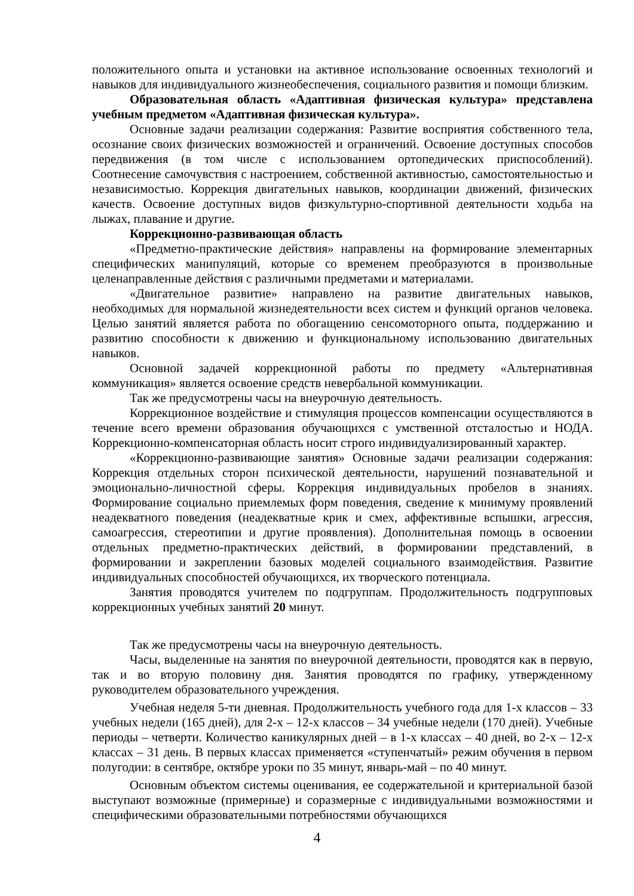положительного опыта и установки на активное использование освоенных технологий и навыков для индивидуального жизнеобеспечения, социального развития и помощи близким.
Образовательная область «Адаптивная физическая культура» представлена учебным предметом «Адаптивная физическая культура».
Основные задачи реализации содержания: Развитие восприятия собственного тела, осознание своих физических возможностей и ограничений. Освоение доступных способов передвижения (в том числе с использованием ортопедических приспособлений). Соотнесение самочувствия с настроением, собственной активностью, самостоятельностью и независимостью. Коррекция двигательных навыков, координации движений, физических качеств. Освоение доступных видов физкультурно-спортивной деятельности ходьба на лыжах, плавание и другие.
Коррекционно-развивающая область
«Предметно-практические действия» направлены на формирование элементарных специфических манипуляций, которые со временем преобразуются в произвольные целенаправленные действия с различными предметами и материалами.
«Двигательное развитие» направлено на развитие двигательных навыков, необходимых для нормальной жизнедеятельности всех систем и функций органов человека. Целью занятий является работа по обогащению сенсомоторного опыта, поддержанию и развитию способности к движению и функциональному использованию двигательных навыков.
Основной задачей коррекционной работы по предмету «Альтернативная коммуникация» является освоение средств невербальной коммуникации.
Так же предусмотрены часы на внеурочную деятельность.
Коррекционное воздействие и стимуляция процессов компенсации осуществляются в течение всего времени образования обучающихся с умственной отсталостью и НОДА. Коррекционно-компенсаторная область носит строго индивидуализированный характер.
«Коррекционно-развивающие занятия» Основные задачи реализации содержания: Коррекция отдельных сторон психической деятельности, нарушений познавательной и эмоционально-личностной сферы. Коррекция индивидуальных пробелов в знаниях. Формирование социально приемлемых форм поведения, сведение к минимуму проявлений неадекватного поведения (неадекватные крик и смех, аффективные вспышки, агрессия, самоагрессия, стереотипии и другие проявления). Дополнительная помощь в освоении отдельных предметно-практических действий, в формировании представлений, в формировании и закреплении базовых моделей социального взаимодействия. Развитие индивидуальных способностей обучающихся, их творческого потенциала.
Занятия проводятся учителем по подгруппам. Продолжительность подгрупповых коррекционных учебных занятий 20 минут.
Так же предусмотрены часы на внеурочную деятельность.
Часы, выделенные на занятия по внеурочной деятельности, проводятся как в первую, так и во вторую половину дня. Занятия проводятся по графику, утвержденному руководителем образовательного учреждения.
Учебная неделя 5-ти дневная. Продолжительность учебного года для 1-х классов – 33 учебных недели (165 дней), для 2-х – 12-х классов – 34 учебные недели (170 дней). Учебные периоды – четверти. Количество каникулярных дней – в 1-х классах – 40 дней, во 2-х – 12-х классах – 31 день. В первых классах применяется «ступенчатый» режим обучения в первом полугодии: в сентябре, октябре уроки по 35 минут, январь-май – по 40 минут.
Основным объектом системы оценивания, ее содержательной и критериальной базой выступают возможные (примерные) и соразмерные с индивидуальными возможностями и специфическими образовательными потребностями обучающихся
4